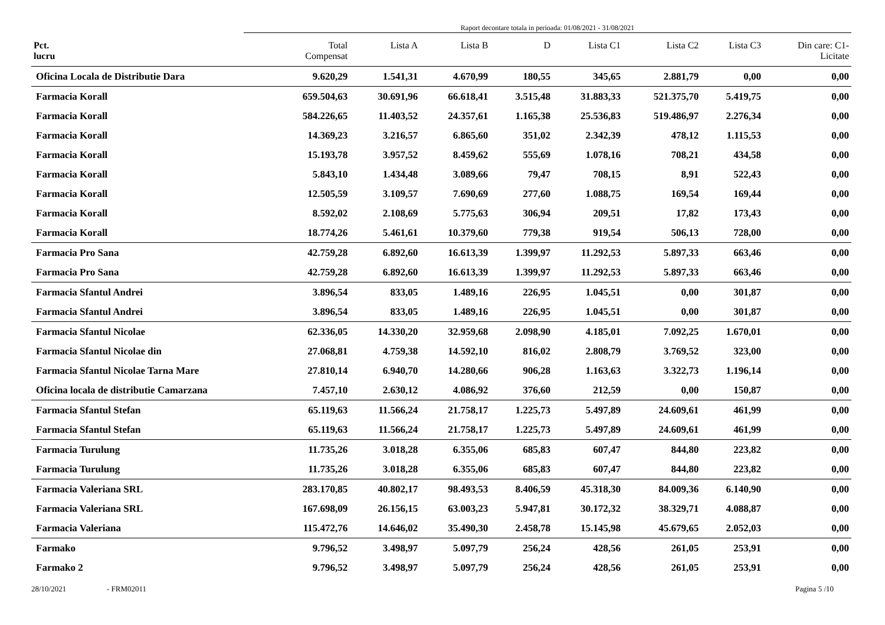Raport decontare totala in perioada: 01/08/2021 - 31/08/2021
| Pct. lucru | Total Compensat | Lista A | Lista B | D | Lista C1 | Lista C2 | Lista C3 | Din care: C1- Licitate |
| --- | --- | --- | --- | --- | --- | --- | --- | --- |
| Oficina Locala de Distributie Dara | 9.620,29 | 1.541,31 | 4.670,99 | 180,55 | 345,65 | 2.881,79 | 0,00 | 0,00 |
| Farmacia Korall | 659.504,63 | 30.691,96 | 66.618,41 | 3.515,48 | 31.883,33 | 521.375,70 | 5.419,75 | 0,00 |
| Farmacia Korall | 584.226,65 | 11.403,52 | 24.357,61 | 1.165,38 | 25.536,83 | 519.486,97 | 2.276,34 | 0,00 |
| Farmacia Korall | 14.369,23 | 3.216,57 | 6.865,60 | 351,02 | 2.342,39 | 478,12 | 1.115,53 | 0,00 |
| Farmacia Korall | 15.193,78 | 3.957,52 | 8.459,62 | 555,69 | 1.078,16 | 708,21 | 434,58 | 0,00 |
| Farmacia Korall | 5.843,10 | 1.434,48 | 3.089,66 | 79,47 | 708,15 | 8,91 | 522,43 | 0,00 |
| Farmacia Korall | 12.505,59 | 3.109,57 | 7.690,69 | 277,60 | 1.088,75 | 169,54 | 169,44 | 0,00 |
| Farmacia Korall | 8.592,02 | 2.108,69 | 5.775,63 | 306,94 | 209,51 | 17,82 | 173,43 | 0,00 |
| Farmacia Korall | 18.774,26 | 5.461,61 | 10.379,60 | 779,38 | 919,54 | 506,13 | 728,00 | 0,00 |
| Farmacia Pro Sana | 42.759,28 | 6.892,60 | 16.613,39 | 1.399,97 | 11.292,53 | 5.897,33 | 663,46 | 0,00 |
| Farmacia Pro Sana | 42.759,28 | 6.892,60 | 16.613,39 | 1.399,97 | 11.292,53 | 5.897,33 | 663,46 | 0,00 |
| Farmacia Sfantul Andrei | 3.896,54 | 833,05 | 1.489,16 | 226,95 | 1.045,51 | 0,00 | 301,87 | 0,00 |
| Farmacia Sfantul Andrei | 3.896,54 | 833,05 | 1.489,16 | 226,95 | 1.045,51 | 0,00 | 301,87 | 0,00 |
| Farmacia Sfantul Nicolae | 62.336,05 | 14.330,20 | 32.959,68 | 2.098,90 | 4.185,01 | 7.092,25 | 1.670,01 | 0,00 |
| Farmacia Sfantul Nicolae din | 27.068,81 | 4.759,38 | 14.592,10 | 816,02 | 2.808,79 | 3.769,52 | 323,00 | 0,00 |
| Farmacia Sfantul Nicolae Tarna Mare | 27.810,14 | 6.940,70 | 14.280,66 | 906,28 | 1.163,63 | 3.322,73 | 1.196,14 | 0,00 |
| Oficina locala de distributie Camarzana | 7.457,10 | 2.630,12 | 4.086,92 | 376,60 | 212,59 | 0,00 | 150,87 | 0,00 |
| Farmacia Sfantul Stefan | 65.119,63 | 11.566,24 | 21.758,17 | 1.225,73 | 5.497,89 | 24.609,61 | 461,99 | 0,00 |
| Farmacia Sfantul Stefan | 65.119,63 | 11.566,24 | 21.758,17 | 1.225,73 | 5.497,89 | 24.609,61 | 461,99 | 0,00 |
| Farmacia Turulung | 11.735,26 | 3.018,28 | 6.355,06 | 685,83 | 607,47 | 844,80 | 223,82 | 0,00 |
| Farmacia Turulung | 11.735,26 | 3.018,28 | 6.355,06 | 685,83 | 607,47 | 844,80 | 223,82 | 0,00 |
| Farmacia Valeriana SRL | 283.170,85 | 40.802,17 | 98.493,53 | 8.406,59 | 45.318,30 | 84.009,36 | 6.140,90 | 0,00 |
| Farmacia Valeriana SRL | 167.698,09 | 26.156,15 | 63.003,23 | 5.947,81 | 30.172,32 | 38.329,71 | 4.088,87 | 0,00 |
| Farmacia Valeriana | 115.472,76 | 14.646,02 | 35.490,30 | 2.458,78 | 15.145,98 | 45.679,65 | 2.052,03 | 0,00 |
| Farmako | 9.796,52 | 3.498,97 | 5.097,79 | 256,24 | 428,56 | 261,05 | 253,91 | 0,00 |
| Farmako 2 | 9.796,52 | 3.498,97 | 5.097,79 | 256,24 | 428,56 | 261,05 | 253,91 | 0,00 |
28/10/2021 - FRM02011 Pagina 5 /10